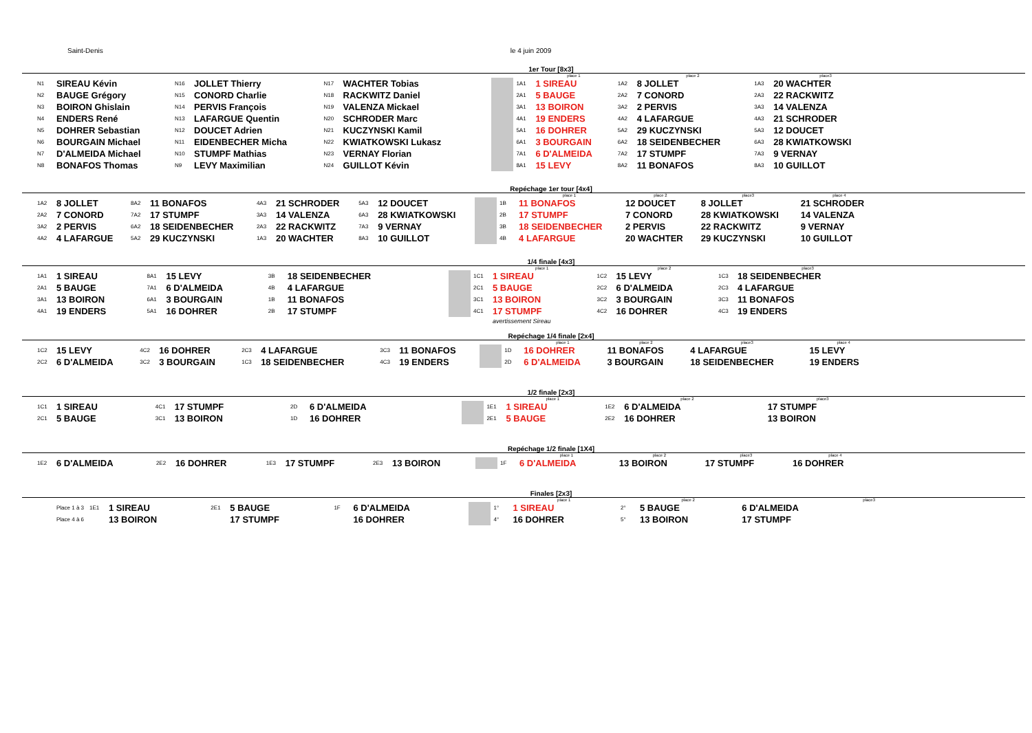Saint-Denis le 4 juin 2009
1er Tour [8x3]
| | | | | | | | | | | place 1 | | place 2 | | place3 |
| N1 | SIREAU Kévin | N16 | JOLLET Thierry | N17 | WACHTER Tobias | | | | 1A1 | 1 SIREAU | 1A2 | 8 JOLLET | 1A3 | 20 WACHTER |
| N2 | BAUGE Grégory | N15 | CONORD Charlie | N18 | RACKWITZ Daniel | | | | 2A1 | 5 BAUGE | 2A2 | 7 CONORD | 2A3 | 22 RACKWITZ |
| N3 | BOIRON Ghislain | N14 | PERVIS François | N19 | VALENZA Mickael | | | | 3A1 | 13 BOIRON | 3A2 | 2 PERVIS | 3A3 | 14 VALENZA |
| N4 | ENDERS René | N13 | LAFARGUE Quentin | N20 | SCHRODER Marc | | | | 4A1 | 19 ENDERS | 4A2 | 4 LAFARGUE | 4A3 | 21 SCHRODER |
| N5 | DOHRER Sebastian | N12 | DOUCET Adrien | N21 | KUCZYNSKI Kamil | | | | 5A1 | 16 DOHRER | 5A2 | 29 KUCZYNSKI | 5A3 | 12 DOUCET |
| N6 | BOURGAIN Michael | N11 | EIDENBECHER Micha | N22 | KWIATKOWSKI Lukasz | | | | 6A1 | 3 BOURGAIN | 6A2 | 18 SEIDENBECHER | 6A3 | 28 KWIATKOWSKI |
| N7 | D'ALMEIDA Michael | N10 | STUMPF Mathias | N23 | VERNAY Florian | | | | 7A1 | 6 D'ALMEIDA | 7A2 | 17 STUMPF | 7A3 | 9 VERNAY |
| N8 | BONAFOS Thomas | N9 | LEVY Maximilian | N24 | GUILLOT Kévin | | | | 8A1 | 15 LEVY | 8A2 | 11 BONAFOS | 8A3 | 10 GUILLOT |
Repéchage 1er tour [4x4]
| | | | | | | | | | | place 1 | place 2 | place3 | place 4 |
| 1A2 | 8 JOLLET | 8A2 | 11 BONAFOS | 4A3 | 21 SCHRODER | 5A3 | 12 DOUCET | | 1B | 11 BONAFOS | 12 DOUCET | 8 JOLLET | 21 SCHRODER |
| 2A2 | 7 CONORD | 7A2 | 17 STUMPF | 3A3 | 14 VALENZA | 6A3 | 28 KWIATKOWSKI | | 2B | 17 STUMPF | 7 CONORD | 28 KWIATKOWSKI | 14 VALENZA |
| 3A2 | 2 PERVIS | 6A2 | 18 SEIDENBECHER | 2A3 | 22 RACKWITZ | 7A3 | 9 VERNAY | | 3B | 18 SEIDENBECHER | 2 PERVIS | 22 RACKWITZ | 9 VERNAY |
| 4A2 | 4 LAFARGUE | 5A2 | 29 KUCZYNSKI | 1A3 | 20 WACHTER | 8A3 | 10 GUILLOT | | 4B | 4 LAFARGUE | 20 WACHTER | 29 KUCZYNSKI | 10 GUILLOT |
1/4 finale [4x3]
| | | | | | | | | | | place 1 | | place 2 | | place3 |
| 1A1 | 1 SIREAU | 8A1 | 15 LEVY | 3B | 18 SEIDENBECHER | | | | 1C1 | 1 SIREAU | 1C2 | 15 LEVY | 1C3 | 18 SEIDENBECHER |
| 2A1 | 5 BAUGE | 7A1 | 6 D'ALMEIDA | 4B | 4 LAFARGUE | | | | 2C1 | 5 BAUGE | 2C2 | 6 D'ALMEIDA | 2C3 | 4 LAFARGUE |
| 3A1 | 13 BOIRON | 6A1 | 3 BOURGAIN | 1B | 11 BONAFOS | | | | 3C1 | 13 BOIRON | 3C2 | 3 BOURGAIN | 3C3 | 11 BONAFOS |
| 4A1 | 19 ENDERS | 5A1 | 16 DOHRER | 2B | 17 STUMPF | | | | 4C1 | 17 STUMPF | 4C2 | 16 DOHRER | 4C3 | 19 ENDERS |
| | | | | | | | | | | avertissement Sireau | | | | |
Repéchage 1/4 finale [2x4]
| | | | | | | | | | | place 1 | place 2 | place3 | place 4 |
| 1C2 | 15 LEVY | 4C2 | 16 DOHRER | 2C3 | 4 LAFARGUE | 3C3 | 11 BONAFOS | | 1D | 16 DOHRER | 11 BONAFOS | 4 LAFARGUE | 15 LEVY |
| 2C2 | 6 D'ALMEIDA | 3C2 | 3 BOURGAIN | 1C3 | 18 SEIDENBECHER | 4C3 | 19 ENDERS | | 2D | 6 D'ALMEIDA | 3 BOURGAIN | 18 SEIDENBECHER | 19 ENDERS |
1/2 finale [2x3]
| | | | | | | | | | | place 1 | | place 2 | | place3 |
| 1C1 | 1 SIREAU | 4C1 | 17 STUMPF | 2D | 6 D'ALMEIDA | | | | 1E1 | 1 SIREAU | 1E2 | 6 D'ALMEIDA | | 17 STUMPF |
| 2C1 | 5 BAUGE | 3C1 | 13 BOIRON | 1D | 16 DOHRER | | | | 2E1 | 5 BAUGE | 2E2 | 16 DOHRER | | 13 BOIRON |
Repéchage 1/2 finale [1X4]
| | | | | | | | | | | place 1 | place 2 | place3 | place 4 |
| 1E2 | 6 D'ALMEIDA | 2E2 | 16 DOHRER | 1E3 | 17 STUMPF | 2E3 | 13 BOIRON | | 1F | 6 D'ALMEIDA | 13 BOIRON | 17 STUMPF | 16 DOHRER |
Finales [2x3]
| | | | | | | | | | | place 1 | | place 2 | | place3 |
| | Place 1 à 3 | 1E1 | 1 SIREAU | 2E1 | 5 BAUGE | 1F | 6 D'ALMEIDA | | 1° | 1 SIREAU | 2° | 5 BAUGE | 6 D'ALMEIDA | |
| | Place 4 à 6 | | 13 BOIRON | | 17 STUMPF | | 16 DOHRER | | 4° | 16 DOHRER | 5° | 13 BOIRON | 17 STUMPF | |